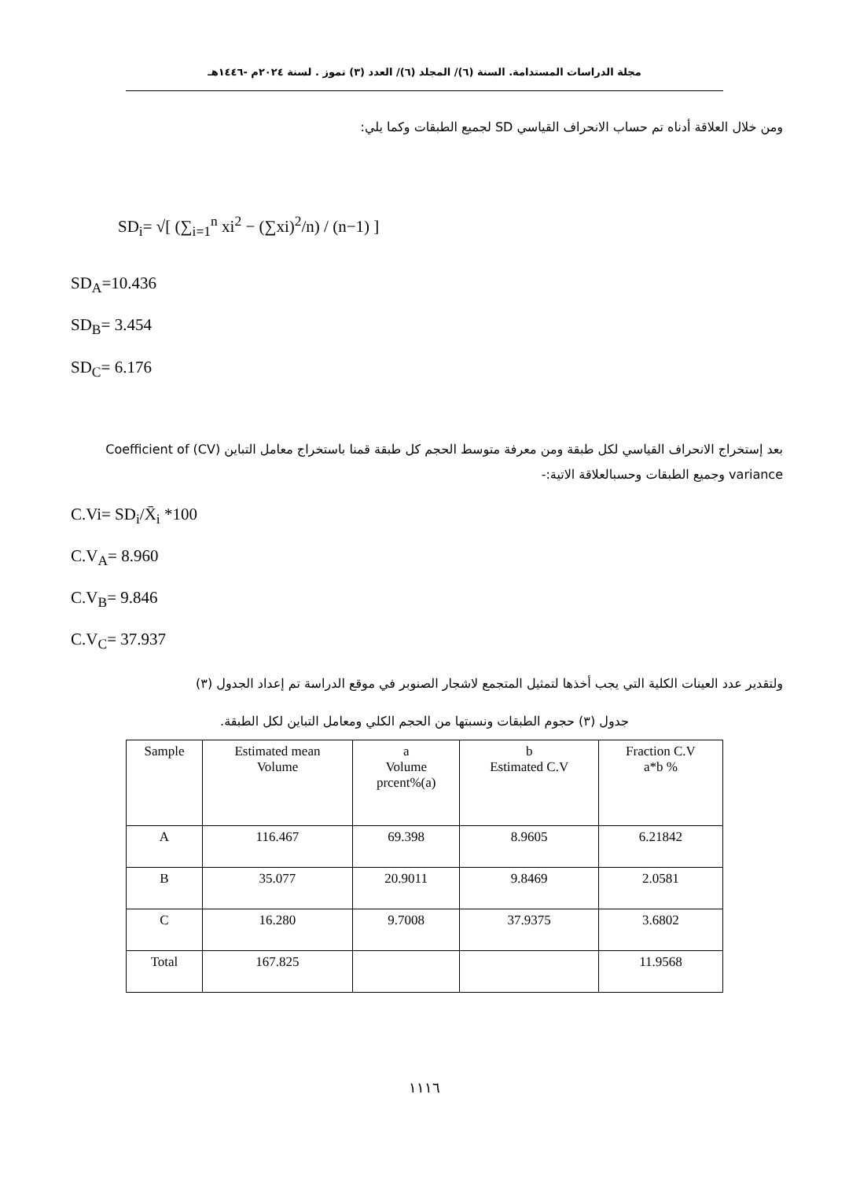مجلة الدراسات المستدامة. السنة (٦)/ المجلد (٦)/ العدد (٣) تموز . لسنة ٢٠٢٤م -١٤٤٦هـ
ومن خلال العلاقة أدناه تم حساب الانحراف القياسي SD لجميع الطبقات وكما يلي:
SD<sub>i</sub>= √[ (∑<sub>i=1</sub><sup>n</sup> xi<sup>2</sup> − (∑xi)<sup>2</sup>/n) / (n−1) ]
SD<sub>A</sub>=10.436
SD<sub>B</sub>= 3.454
SD<sub>C</sub>= 6.176
بعد إستخراج الانحراف القياسي لكل طبقة ومن معرفة متوسط الحجم كل طبقة قمنا باستخراج معامل التباين (CV) Coefficient of variance وجميع الطبقات وحسبالعلاقة الاتية:-
C.Vi= SD<sub>i</sub>/X̄<sub>i</sub> *100
C.V<sub>A</sub>= 8.960
C.V<sub>B</sub>= 9.846
C.V<sub>C</sub>= 37.937
ولتقدير عدد العينات الكلية التي يجب أخذها لتمثيل المتجمع لاشجار الصنوبر في موقع الدراسة تم إعداد الجدول (٣)
جدول (٣) حجوم الطبقات ونسبتها من الحجم الكلي ومعامل التباين لكل الطبقة.
| Sample | Estimated mean Volume | a Volume prcent%(a) | b Estimated C.V | Fraction C.V a*b % |
| --- | --- | --- | --- | --- |
| A | 116.467 | 69.398 | 8.9605 | 6.21842 |
| B | 35.077 | 20.9011 | 9.8469 | 2.0581 |
| C | 16.280 | 9.7008 | 37.9375 | 3.6802 |
| Total | 167.825 | | | 11.9568 |
١١١٦